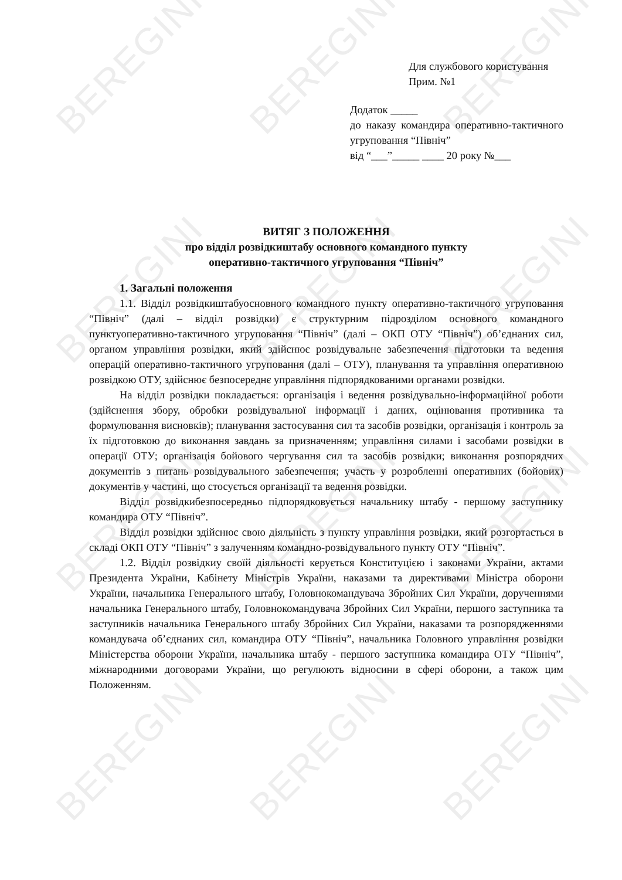BEREGINI BEREGINI BEREGINI
BEREGINI BEREGINI BEREGINI
BEREGINI BEREGINI BEREGINI
BEREGINI BEREGINI BEREGINI
Для службового користування
Прим. №1
Додаток _____
до наказу командира оперативно-тактичного угруповання “Північ”
від “___”_____ ____ 20 року №___
ВИТЯГ З ПОЛОЖЕННЯ
про відділ розвідкиштабу основного командного пункту
оперативно-тактичного угруповання “Північ”
1. Загальні положення
1.1. Відділ розвідкиштабуосновного командного пункту оперативно-тактичного угруповання “Північ” (далі – відділ розвідки) є структурним підрозділом основного командного пунктуоперативно-тактичного угруповання “Північ” (далі – ОКП ОТУ “Північ”) об’єднаних сил, органом управління розвідки, який здійснює розвідувальне забезпечення підготовки та ведення операцій оперативно-тактичного угруповання (далі – ОТУ), планування та управління оперативною розвідкою ОТУ, здійснює безпосереднє управління підпорядкованими органами розвідки.
На відділ розвідки покладається: організація і ведення розвідувально-інформаційної роботи (здійснення збору, обробки розвідувальної інформації і даних, оцінювання противника та формулювання висновків); планування застосування сил та засобів розвідки, організація і контроль за їх підготовкою до виконання завдань за призначенням; управління силами і засобами розвідки в операції ОТУ; організація бойового чергування сил та засобів розвідки; виконання розпорядчих документів з питань розвідувального забезпечення; участь у розробленні оперативних (бойових) документів у частині, що стосується організації та ведення розвідки.
Відділ розвідкибезпосередньо підпорядковується начальнику штабу - першому заступнику командира ОТУ “Північ”.
Відділ розвідки здійснює свою діяльність з пункту управління розвідки, який розгортається в складі ОКП ОТУ “Північ” з залученням командно-розвідувального пункту ОТУ “Північ”.
1.2. Відділ розвідкиу своїй діяльності керується Конституцією і законами України, актами Президента України, Кабінету Міністрів України, наказами та директивами Міністра оборони України, начальника Генерального штабу, Головнокомандувача Збройних Сил України, дорученнями начальника Генерального штабу, Головнокомандувача Збройних Сил України, першого заступника та заступників начальника Генерального штабу Збройних Сил України, наказами та розпорядженнями командувача об’єднаних сил, командира ОТУ “Північ”, начальника Головного управління розвідки Міністерства оборони України, начальника штабу - першого заступника командира ОТУ “Північ”, міжнародними договорами України, що регулюють відносини в сфері оборони, а також цим Положенням.